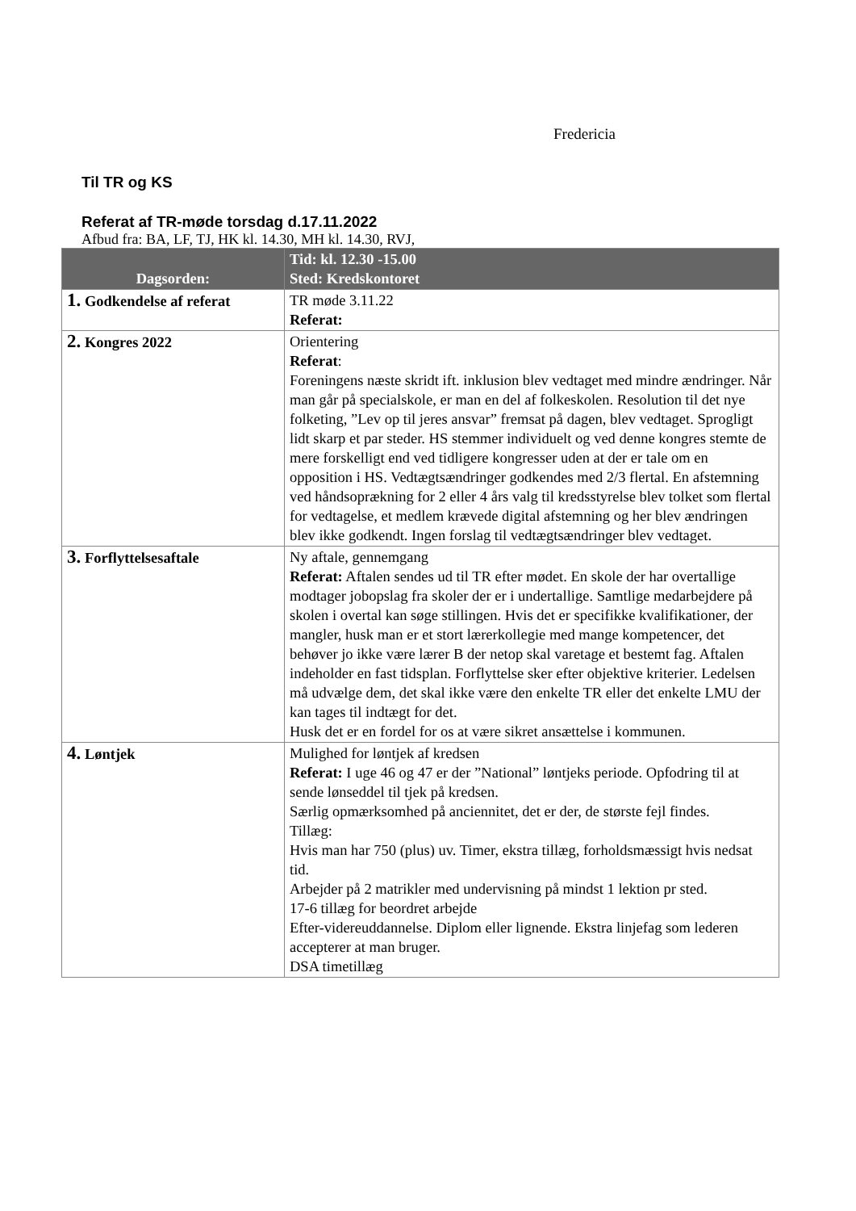Fredericia
Til TR og KS
Referat af TR-møde torsdag d.17.11.2022
Afbud fra: BA, LF, TJ, HK kl. 14.30, MH kl. 14.30, RVJ,
| Dagsorden: | Tid: kl. 12.30 -15.00 Sted: Kredskontoret |
| --- | --- |
| 1. Godkendelse af referat | TR møde 3.11.22 Referat: |
| 2. Kongres 2022 | Orientering Referat : Foreningens næste skridt ift. inklusion blev vedtaget med mindre ændringer. Når man går på specialskole, er man en del af folkeskolen. Resolution til det nye folketing, ”Lev op til jeres ansvar” fremsat på dagen, blev vedtaget. Sprogligt lidt skarp et par steder. HS stemmer individuelt og ved denne kongres stemte de mere forskelligt end ved tidligere kongresser uden at der er tale om en opposition i HS. Vedtægtsændringer godkendes med 2/3 flertal. En afstemning ved håndsoprækning for 2 eller 4 års valg til kredsstyrelse blev tolket som flertal for vedtagelse, et medlem krævede digital afstemning og her blev ændringen blev ikke godkendt. Ingen forslag til vedtægtsændringer blev vedtaget. |
| 3. Forflyttelsesaftale | Ny aftale, gennemgang Referat: Aftalen sendes ud til TR efter mødet. En skole der har overtallige modtager jobopslag fra skoler der er i undertallige. Samtlige medarbejdere på skolen i overtal kan søge stillingen. Hvis det er specifikke kvalifikationer, der mangler, husk man er et stort lærerkollegie med mange kompetencer, det behøver jo ikke være lærer B der netop skal varetage et bestemt fag. Aftalen indeholder en fast tidsplan. Forflyttelse sker efter objektive kriterier. Ledelsen må udvælge dem, det skal ikke være den enkelte TR eller det enkelte LMU der kan tages til indtægt for det. Husk det er en fordel for os at være sikret ansættelse i kommunen. |
| 4. Løntjek | Mulighed for løntjek af kredsen Referat: I uge 46 og 47 er der ”National” løntjeks periode. Opfodring til at sende lønseddel til tjek på kredsen. Særlig opmærksomhed på anciennitet, det er der, de største fejl findes. Tillæg: Hvis man har 750 (plus) uv. Timer, ekstra tillæg, forholdsmæssigt hvis nedsat tid. Arbejder på 2 matrikler med undervisning på mindst 1 lektion pr sted. 17-6 tillæg for beordret arbejde Efter-videreuddannelse. Diplom eller lignende. Ekstra linjefag som lederen accepterer at man bruger. DSA timetillæg |